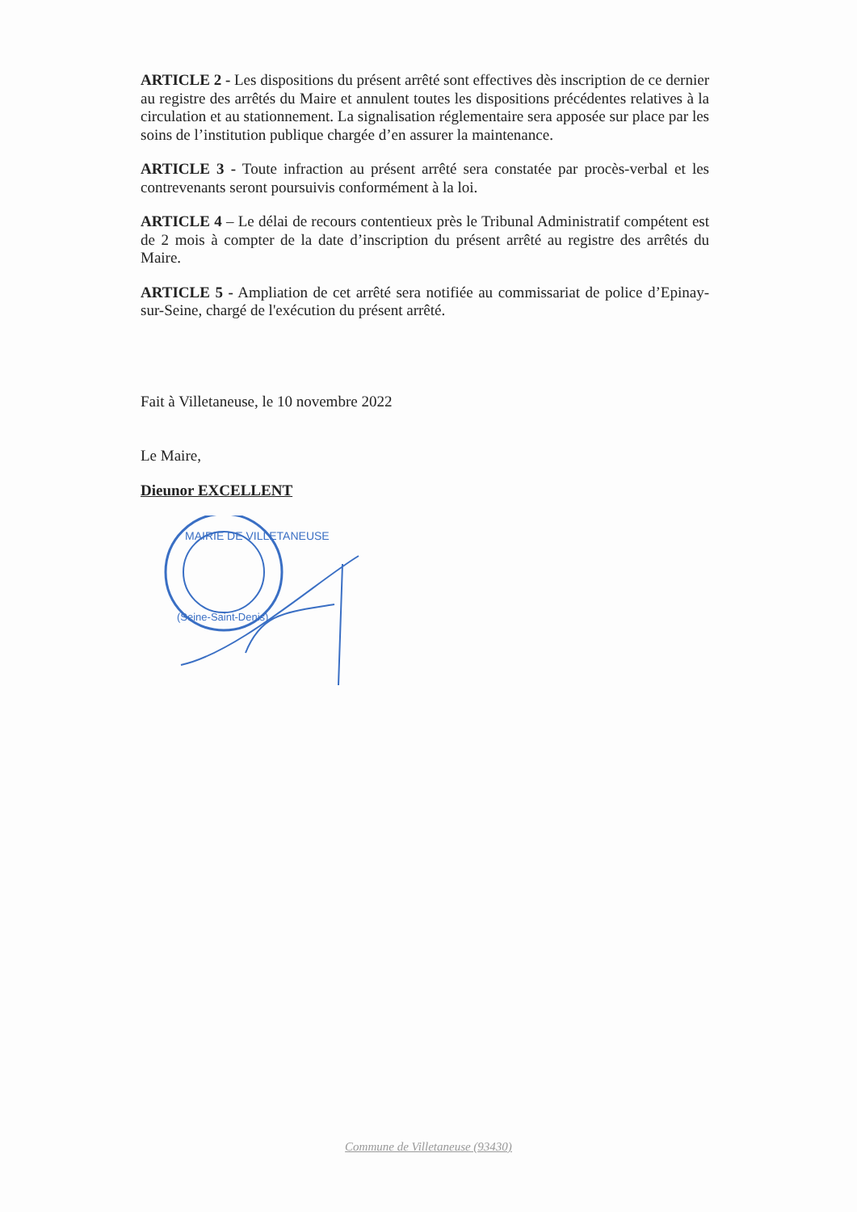ARTICLE 2 - Les dispositions du présent arrêté sont effectives dès inscription de ce dernier au registre des arrêtés du Maire et annulent toutes les dispositions précédentes relatives à la circulation et au stationnement. La signalisation réglementaire sera apposée sur place par les soins de l’institution publique chargée d’en assurer la maintenance.
ARTICLE 3 - Toute infraction au présent arrêté sera constatée par procès-verbal et les contrevenants seront poursuivis conformément à la loi.
ARTICLE 4 – Le délai de recours contentieux près le Tribunal Administratif compétent est de 2 mois à compter de la date d’inscription du présent arrêté au registre des arrêtés du Maire.
ARTICLE 5 - Ampliation de cet arrêté sera notifiée au commissariat de police d’Epinay-sur-Seine, chargé de l'exécution du présent arrêté.
Fait à Villetaneuse, le 10 novembre 2022
Le Maire,
Dieunor EXCELLENT
MAIRIE DE VILLETANEUSE
(Seine-Saint-Denis)
Commune de Villetaneuse (93430)